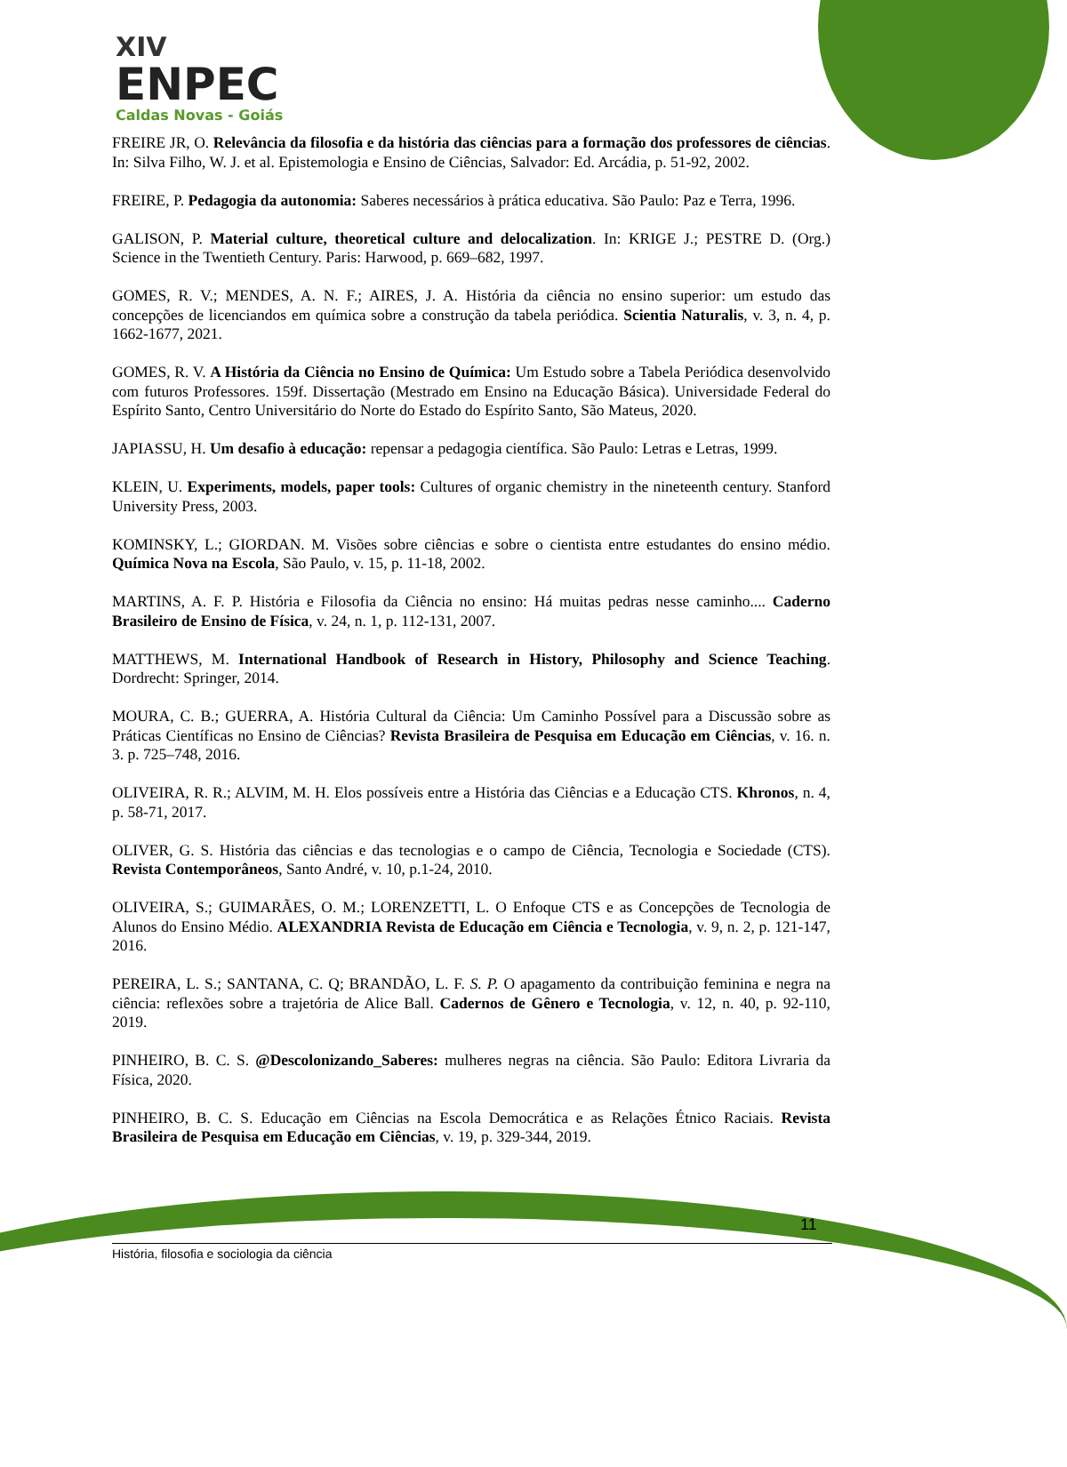XIV
ENPEC
Caldas Novas - Goiás
FREIRE JR, O. Relevância da filosofia e da história das ciências para a formação dos professores de ciências. In: Silva Filho, W. J. et al. Epistemologia e Ensino de Ciências, Salvador: Ed. Arcádia, p. 51-92, 2002.
FREIRE, P. Pedagogia da autonomia: Saberes necessários à prática educativa. São Paulo: Paz e Terra, 1996.
GALISON, P. Material culture, theoretical culture and delocalization. In: KRIGE J.; PESTRE D. (Org.) Science in the Twentieth Century. Paris: Harwood, p. 669–682, 1997.
GOMES, R. V.; MENDES, A. N. F.; AIRES, J. A. História da ciência no ensino superior: um estudo das concepções de licenciandos em química sobre a construção da tabela periódica. Scientia Naturalis, v. 3, n. 4, p. 1662-1677, 2021.
GOMES, R. V. A História da Ciência no Ensino de Química: Um Estudo sobre a Tabela Periódica desenvolvido com futuros Professores. 159f. Dissertação (Mestrado em Ensino na Educação Básica). Universidade Federal do Espírito Santo, Centro Universitário do Norte do Estado do Espírito Santo, São Mateus, 2020.
JAPIASSU, H. Um desafio à educação: repensar a pedagogia científica. São Paulo: Letras e Letras, 1999.
KLEIN, U. Experiments, models, paper tools: Cultures of organic chemistry in the nineteenth century. Stanford University Press, 2003.
KOMINSKY, L.; GIORDAN. M. Visões sobre ciências e sobre o cientista entre estudantes do ensino médio. Química Nova na Escola, São Paulo, v. 15, p. 11-18, 2002.
MARTINS, A. F. P. História e Filosofia da Ciência no ensino: Há muitas pedras nesse caminho.... Caderno Brasileiro de Ensino de Física, v. 24, n. 1, p. 112-131, 2007.
MATTHEWS, M. International Handbook of Research in History, Philosophy and Science Teaching. Dordrecht: Springer, 2014.
MOURA, C. B.; GUERRA, A. História Cultural da Ciência: Um Caminho Possível para a Discussão sobre as Práticas Científicas no Ensino de Ciências? Revista Brasileira de Pesquisa em Educação em Ciências, v. 16. n. 3. p. 725–748, 2016.
OLIVEIRA, R. R.; ALVIM, M. H. Elos possíveis entre a História das Ciências e a Educação CTS. Khronos, n. 4, p. 58-71, 2017.
OLIVER, G. S. História das ciências e das tecnologias e o campo de Ciência, Tecnologia e Sociedade (CTS). Revista Contemporâneos, Santo André, v. 10, p.1-24, 2010.
OLIVEIRA, S.; GUIMARÃES, O. M.; LORENZETTI, L. O Enfoque CTS e as Concepções de Tecnologia de Alunos do Ensino Médio. ALEXANDRIA Revista de Educação em Ciência e Tecnologia, v. 9, n. 2, p. 121-147, 2016.
PEREIRA, L. S.; SANTANA, C. Q; BRANDÃO, L. F. S. P. O apagamento da contribuição feminina e negra na ciência: reflexões sobre a trajetória de Alice Ball. Cadernos de Gênero e Tecnologia, v. 12, n. 40, p. 92-110, 2019.
PINHEIRO, B. C. S. @Descolonizando_Saberes: mulheres negras na ciência. São Paulo: Editora Livraria da Física, 2020.
PINHEIRO, B. C. S. Educação em Ciências na Escola Democrática e as Relações Étnico Raciais. Revista Brasileira de Pesquisa em Educação em Ciências, v. 19, p. 329-344, 2019.
11
História, filosofia e sociologia da ciência